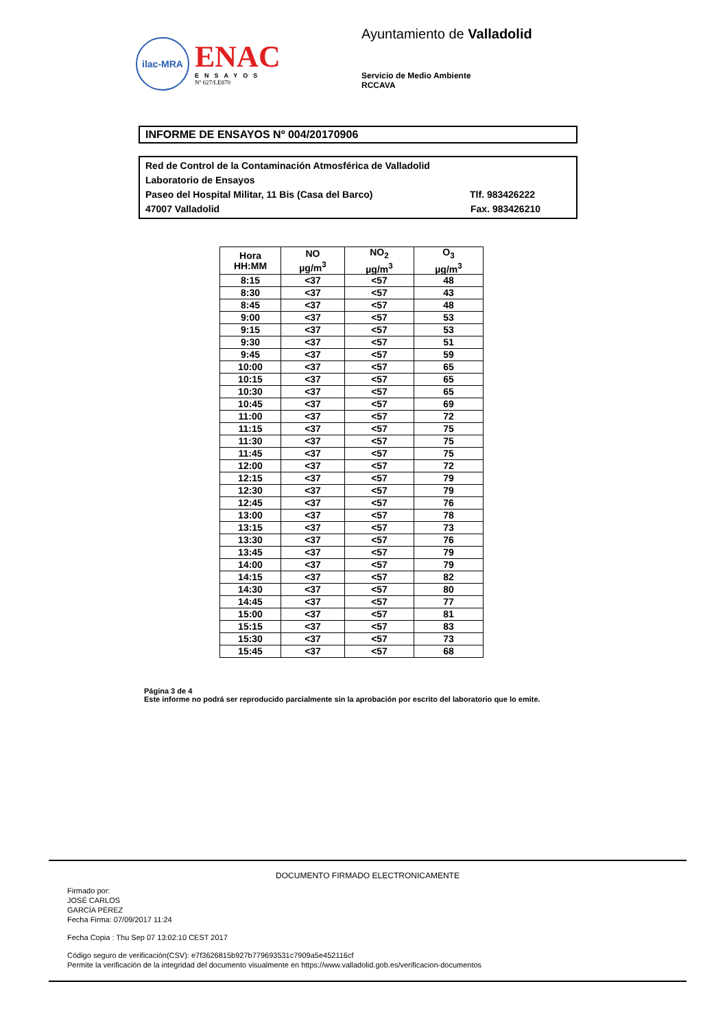ilac-MRA
ENAC
ENSAYOS
Nº 627/LE870
Ayuntamiento de Valladolid
Servicio de Medio Ambiente
RCCAVA
INFORME DE ENSAYOS Nº 004/20170906
Red de Control de la Contaminación Atmosférica de Valladolid
Laboratorio de Ensayos
Paseo del Hospital Militar, 11 Bis (Casa del Barco) Tlf. 983426222
47007 Valladolid Fax. 983426210
| Hora HH:MM | NO µg/m<sup>3</sup> | NO<sub>2</sub> µg/m<sup>3</sup> | O<sub>3</sub> µg/m<sup>3</sup> |
| --- | --- | --- | --- |
| 8:15 | <37 | <57 | 48 |
| 8:30 | <37 | <57 | 43 |
| 8:45 | <37 | <57 | 48 |
| 9:00 | <37 | <57 | 53 |
| 9:15 | <37 | <57 | 53 |
| 9:30 | <37 | <57 | 51 |
| 9:45 | <37 | <57 | 59 |
| 10:00 | <37 | <57 | 65 |
| 10:15 | <37 | <57 | 65 |
| 10:30 | <37 | <57 | 65 |
| 10:45 | <37 | <57 | 69 |
| 11:00 | <37 | <57 | 72 |
| 11:15 | <37 | <57 | 75 |
| 11:30 | <37 | <57 | 75 |
| 11:45 | <37 | <57 | 75 |
| 12:00 | <37 | <57 | 72 |
| 12:15 | <37 | <57 | 79 |
| 12:30 | <37 | <57 | 79 |
| 12:45 | <37 | <57 | 76 |
| 13:00 | <37 | <57 | 78 |
| 13:15 | <37 | <57 | 73 |
| 13:30 | <37 | <57 | 76 |
| 13:45 | <37 | <57 | 79 |
| 14:00 | <37 | <57 | 79 |
| 14:15 | <37 | <57 | 82 |
| 14:30 | <37 | <57 | 80 |
| 14:45 | <37 | <57 | 77 |
| 15:00 | <37 | <57 | 81 |
| 15:15 | <37 | <57 | 83 |
| 15:30 | <37 | <57 | 73 |
| 15:45 | <37 | <57 | 68 |
Página 3 de 4
Este informe no podrá ser reproducido parcialmente sin la aprobación por escrito del laboratorio que lo emite.
DOCUMENTO FIRMADO ELECTRONICAMENTE
Firmado por:
JOSÉ CARLOS
GARCÍA PÉREZ
Fecha Firma: 07/09/2017 11:24
Fecha Copia : Thu Sep 07 13:02:10 CEST 2017
Código seguro de verificación(CSV): e7f3626815b927b779693531c7909a5e452116cf
Permite la verificación de la integridad del documento visualmente en https://www.valladolid.gob.es/verificacion-documentos